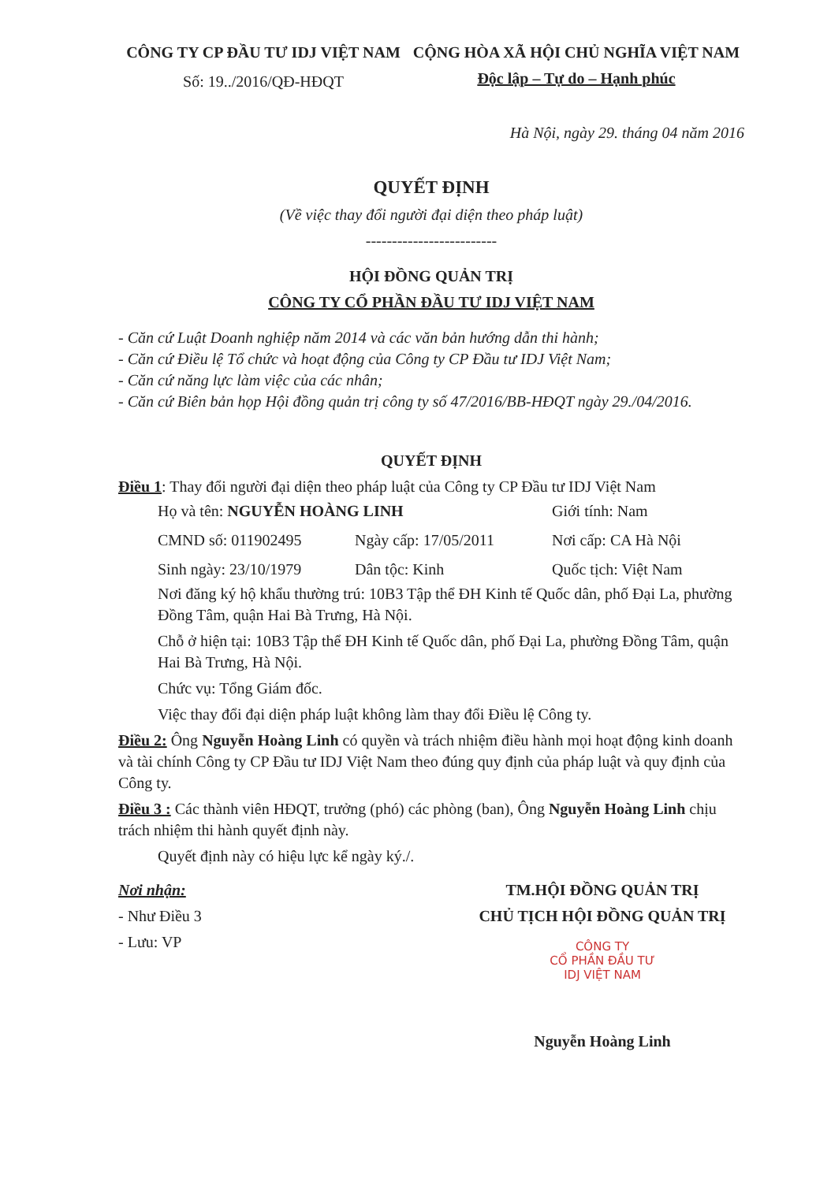CÔNG TY CP ĐẦU TƯ IDJ VIỆT NAM
Số: 19../2016/QĐ-HĐQT
CỘNG HÒA XÃ HỘI CHỦ NGHĨA VIỆT NAM
Độc lập – Tự do – Hạnh phúc
Hà Nội, ngày 29. tháng 04 năm 2016
QUYẾT ĐỊNH
(Về việc thay đổi người đại diện theo pháp luật)
-------------------------
HỘI ĐỒNG QUẢN TRỊ
CÔNG TY CỔ PHẦN ĐẦU TƯ IDJ VIỆT NAM
- Căn cứ Luật Doanh nghiệp năm 2014 và các văn bản hướng dẫn thi hành;
- Căn cứ Điều lệ Tổ chức và hoạt động của Công ty CP Đầu tư IDJ Việt Nam;
- Căn cứ năng lực làm việc của các nhân;
- Căn cứ Biên bản họp Hội đồng quản trị công ty số 47/2016/BB-HĐQT ngày 29./04/2016.
QUYẾT ĐỊNH
Điều 1: Thay đổi người đại diện theo pháp luật của Công ty CP Đầu tư IDJ Việt Nam
Họ và tên: NGUYỄN HOÀNG LINH Giới tính: Nam
CMND số: 011902495 Ngày cấp: 17/05/2011 Nơi cấp: CA Hà Nội
Sinh ngày: 23/10/1979 Dân tộc: Kinh Quốc tịch: Việt Nam
Nơi đăng ký hộ khẩu thường trú: 10B3 Tập thể ĐH Kinh tế Quốc dân, phố Đại La, phường Đồng Tâm, quận Hai Bà Trưng, Hà Nội.
Chỗ ở hiện tại: 10B3 Tập thể ĐH Kinh tế Quốc dân, phố Đại La, phường Đồng Tâm, quận Hai Bà Trưng, Hà Nội.
Chức vụ: Tổng Giám đốc.
Việc thay đổi đại diện pháp luật không làm thay đổi Điều lệ Công ty.
Điều 2: Ông Nguyễn Hoàng Linh có quyền và trách nhiệm điều hành mọi hoạt động kinh doanh và tài chính Công ty CP Đầu tư IDJ Việt Nam theo đúng quy định của pháp luật và quy định của Công ty.
Điều 3 : Các thành viên HĐQT, trưởng (phó) các phòng (ban), Ông Nguyễn Hoàng Linh chịu trách nhiệm thi hành quyết định này.
Quyết định này có hiệu lực kể ngày ký./.
Nơi nhận:
- Như Điều 3
- Lưu: VP
TM.HỘI ĐỒNG QUẢN TRỊ
CHỦ TỊCH HỘI ĐỒNG QUẢN TRỊ
CÔNG TY
CỔ PHẦN ĐẦU TƯ
IDJ VIỆT NAM
Nguyễn Hoàng Linh